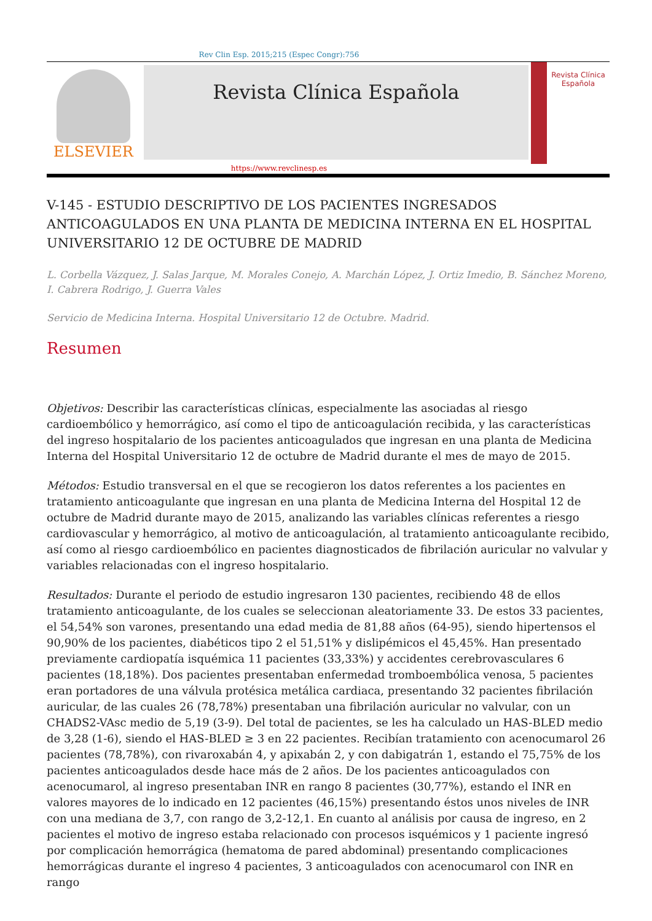Rev Clin Esp. 2015;215 (Espec Congr):756
ELSEVIER
Revista Clínica Española
Revista Clínica
Española
https://www.revclinesp.es
V-145 - ESTUDIO DESCRIPTIVO DE LOS PACIENTES INGRESADOS ANTICOAGULADOS EN UNA PLANTA DE MEDICINA INTERNA EN EL HOSPITAL UNIVERSITARIO 12 DE OCTUBRE DE MADRID
L. Corbella Vázquez, J. Salas Jarque, M. Morales Conejo, A. Marchán López, J. Ortiz Imedio, B. Sánchez Moreno, I. Cabrera Rodrigo, J. Guerra Vales
Servicio de Medicina Interna. Hospital Universitario 12 de Octubre. Madrid.
Resumen
Objetivos: Describir las características clínicas, especialmente las asociadas al riesgo cardioembólico y hemorrágico, así como el tipo de anticoagulación recibida, y las características del ingreso hospitalario de los pacientes anticoagulados que ingresan en una planta de Medicina Interna del Hospital Universitario 12 de octubre de Madrid durante el mes de mayo de 2015.
Métodos: Estudio transversal en el que se recogieron los datos referentes a los pacientes en tratamiento anticoagulante que ingresan en una planta de Medicina Interna del Hospital 12 de octubre de Madrid durante mayo de 2015, analizando las variables clínicas referentes a riesgo cardiovascular y hemorrágico, al motivo de anticoagulación, al tratamiento anticoagulante recibido, así como al riesgo cardioembólico en pacientes diagnosticados de fibrilación auricular no valvular y variables relacionadas con el ingreso hospitalario.
Resultados: Durante el periodo de estudio ingresaron 130 pacientes, recibiendo 48 de ellos tratamiento anticoagulante, de los cuales se seleccionan aleatoriamente 33. De estos 33 pacientes, el 54,54% son varones, presentando una edad media de 81,88 años (64-95), siendo hipertensos el 90,90% de los pacientes, diabéticos tipo 2 el 51,51% y dislipémicos el 45,45%. Han presentado previamente cardiopatía isquémica 11 pacientes (33,33%) y accidentes cerebrovasculares 6 pacientes (18,18%). Dos pacientes presentaban enfermedad tromboembólica venosa, 5 pacientes eran portadores de una válvula protésica metálica cardiaca, presentando 32 pacientes fibrilación auricular, de las cuales 26 (78,78%) presentaban una fibrilación auricular no valvular, con un CHADS2-VAsc medio de 5,19 (3-9). Del total de pacientes, se les ha calculado un HAS-BLED medio de 3,28 (1-6), siendo el HAS-BLED ≥ 3 en 22 pacientes. Recibían tratamiento con acenocumarol 26 pacientes (78,78%), con rivaroxabán 4, y apixabán 2, y con dabigatrán 1, estando el 75,75% de los pacientes anticoagulados desde hace más de 2 años. De los pacientes anticoagulados con acenocumarol, al ingreso presentaban INR en rango 8 pacientes (30,77%), estando el INR en valores mayores de lo indicado en 12 pacientes (46,15%) presentando éstos unos niveles de INR con una mediana de 3,7, con rango de 3,2-12,1. En cuanto al análisis por causa de ingreso, en 2 pacientes el motivo de ingreso estaba relacionado con procesos isquémicos y 1 paciente ingresó por complicación hemorrágica (hematoma de pared abdominal) presentando complicaciones hemorrágicas durante el ingreso 4 pacientes, 3 anticoagulados con acenocumarol con INR en rango